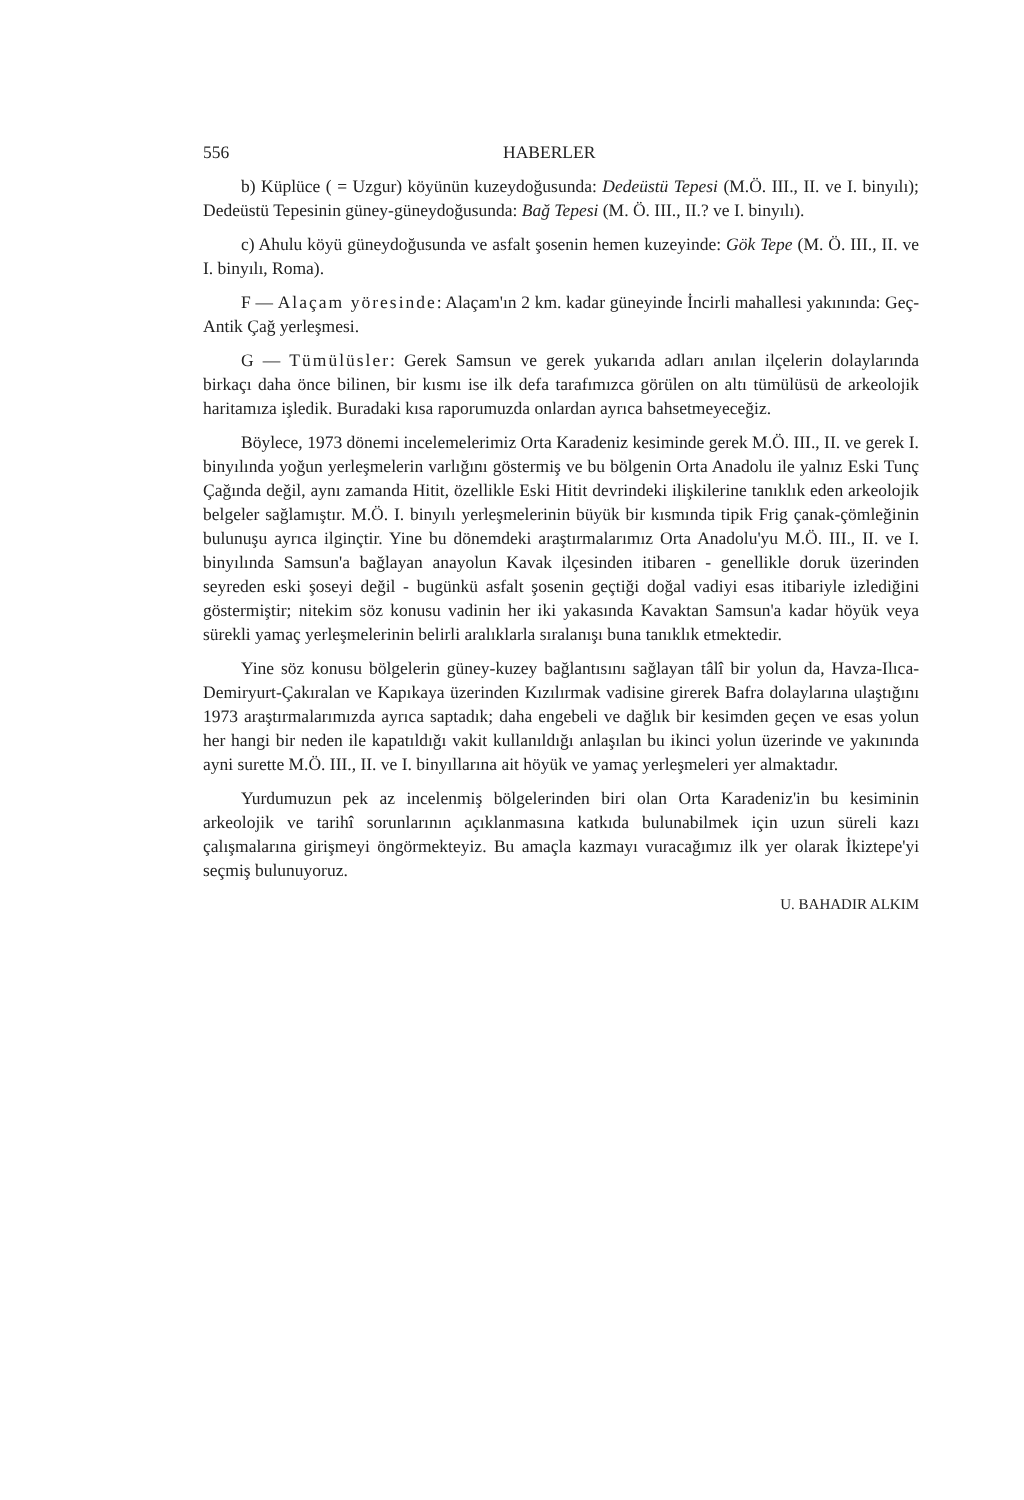556 HABERLER
b) Küplüce ( = Uzgur) köyünün kuzeydoğusunda: Dedeüstü Tepesi (M.Ö. III., II. ve I. binyılı); Dedeüstü Tepesinin güney-güneydoğusunda: Bağ Tepesi (M. Ö. III., II.? ve I. binyılı).
c) Ahulu köyü güneydoğusunda ve asfalt şosenin hemen kuzeyinde: Gök Tepe (M. Ö. III., II. ve I. binyılı, Roma).
F — Alaçam yöresinde: Alaçam'ın 2 km. kadar güneyinde İncirli mahallesi yakınında: Geç-Antik Çağ yerleşmesi.
G — Tümülüsler: Gerek Samsun ve gerek yukarıda adları anılan ilçelerin dolaylarında birkaçı daha önce bilinen, bir kısmı ise ilk defa tarafımızca görülen on altı tümülüsü de arkeolojik haritamıza işledik. Buradaki kısa raporumuzda onlardan ayrıca bahsetmeyeceğiz.
Böylece, 1973 dönemi incelemelerimiz Orta Karadeniz kesiminde gerek M.Ö. III., II. ve gerek I. binyılında yoğun yerleşmelerin varlığını göstermiş ve bu bölgenin Orta Anadolu ile yalnız Eski Tunç Çağında değil, aynı zamanda Hitit, özellikle Eski Hitit devrindeki ilişkilerine tanıklık eden arkeolojik belgeler sağlamıştır. M.Ö. I. binyılı yerleşmelerinin büyük bir kısmında tipik Frig çanak-çömleğinin bulunuşu ayrıca ilginçtir. Yine bu dönemdeki araştırmalarımız Orta Anadolu'yu M.Ö. III., II. ve I. binyılında Samsun'a bağlayan anayolun Kavak ilçesinden itibaren - genellikle doruk üzerinden seyreden eski şoseyi değil - bugünkü asfalt şosenin geçtiği doğal vadiyi esas itibariyle izlediğini göstermiştir; nitekim söz konusu vadinin her iki yakasında Kavaktan Samsun'a kadar höyük veya sürekli yamaç yerleşmelerinin belirli aralıklarla sıralanışı buna tanıklık etmektedir.
Yine söz konusu bölgelerin güney-kuzey bağlantısını sağlayan tâlî bir yolun da, Havza-Ilıca-Demiryurt-Çakıralan ve Kapıkaya üzerinden Kızılırmak vadisine girerek Bafra dolaylarına ulaştığını 1973 araştırmalarımızda ayrıca saptadık; daha engebeli ve dağlık bir kesimden geçen ve esas yolun her hangi bir neden ile kapatıldığı vakit kullanıldığı anlaşılan bu ikinci yolun üzerinde ve yakınında ayni surette M.Ö. III., II. ve I. binyıllarına ait höyük ve yamaç yerleşmeleri yer almaktadır.
Yurdumuzun pek az incelenmiş bölgelerinden biri olan Orta Karadeniz'in bu kesiminin arkeolojik ve tarihî sorunlarının açıklanmasına katkıda bulunabilmek için uzun süreli kazı çalışmalarına girişmeyi öngörmekteyiz. Bu amaçla kazmayı vuracağımız ilk yer olarak İkiztepe'yi seçmiş bulunuyoruz.
U. BAHADIR ALKIM